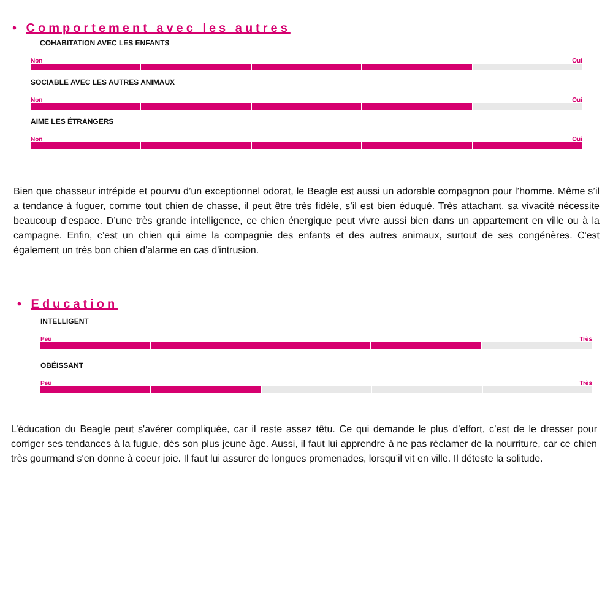• Comportement avec les autres
COHABITATION AVEC LES ENFANTS
Non Oui
SOCIABLE AVEC LES AUTRES ANIMAUX
Non Oui
AIME LES ÉTRANGERS
Non Oui
Bien que chasseur intrépide et pourvu d’un exceptionnel odorat, le Beagle est aussi un adorable compagnon pour l’homme. Même s’il a tendance à fuguer, comme tout chien de chasse, il peut être très fidèle, s’il est bien éduqué. Très attachant, sa vivacité nécessite beaucoup d’espace. D’une très grande intelligence, ce chien énergique peut vivre aussi bien dans un appartement en ville ou à la campagne. Enfin, c’est un chien qui aime la compagnie des enfants et des autres animaux, surtout de ses congénères. C'est également un très bon chien d'alarme en cas d'intrusion.
• Education
INTELLIGENT
Peu Très
OBÉISSANT
Peu Très
L’éducation du Beagle peut s'avérer compliquée, car il reste assez têtu. Ce qui demande le plus d’effort, c’est de le dresser pour corriger ses tendances à la fugue, dès son plus jeune âge. Aussi, il faut lui apprendre à ne pas réclamer de la nourriture, car ce chien très gourmand s'en donne à coeur joie. Il faut lui assurer de longues promenades, lorsqu’il vit en ville. Il déteste la solitude.